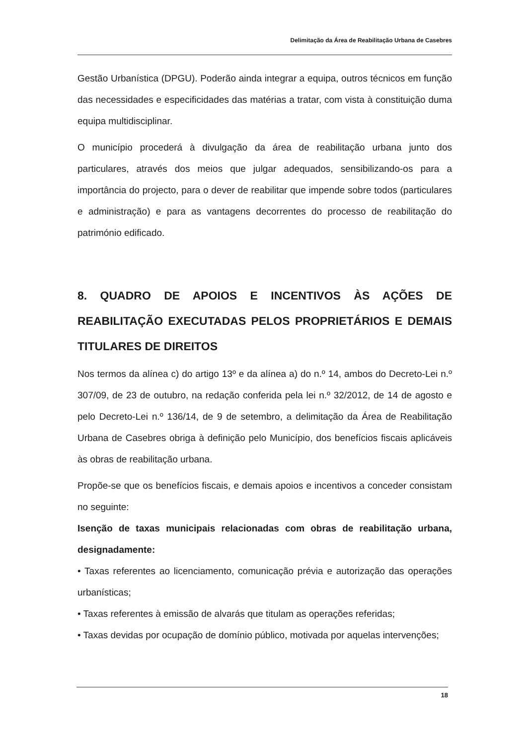Delimitação da Área de Reabilitação Urbana de Casebres
Gestão Urbanística (DPGU). Poderão ainda integrar a equipa, outros técnicos em função das necessidades e especificidades das matérias a tratar, com vista à constituição duma equipa multidisciplinar.
O município procederá à divulgação da área de reabilitação urbana junto dos particulares, através dos meios que julgar adequados, sensibilizando-os para a importância do projecto, para o dever de reabilitar que impende sobre todos (particulares e administração) e para as vantagens decorrentes do processo de reabilitação do património edificado.
8. QUADRO DE APOIOS E INCENTIVOS ÀS AÇÕES DE REABILITAÇÃO EXECUTADAS PELOS PROPRIETÁRIOS E DEMAIS TITULARES DE DIREITOS
Nos termos da alínea c) do artigo 13º e da alínea a) do n.º 14, ambos do Decreto-Lei n.º 307/09, de 23 de outubro, na redação conferida pela lei n.º 32/2012, de 14 de agosto e pelo Decreto-Lei n.º 136/14, de 9 de setembro, a delimitação da Área de Reabilitação Urbana de Casebres obriga à definição pelo Município, dos benefícios fiscais aplicáveis às obras de reabilitação urbana.
Propõe-se que os benefícios fiscais, e demais apoios e incentivos a conceder consistam no seguinte:
Isenção de taxas municipais relacionadas com obras de reabilitação urbana, designadamente:
• Taxas referentes ao licenciamento, comunicação prévia e autorização das operações urbanísticas;
• Taxas referentes à emissão de alvarás que titulam as operações referidas;
• Taxas devidas por ocupação de domínio público, motivada por aquelas intervenções;
18